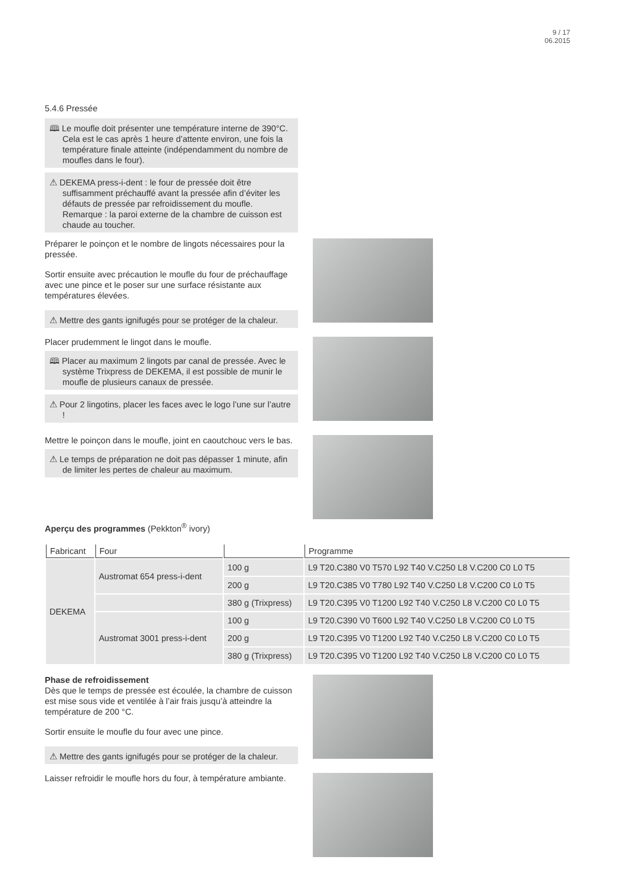9 / 17
06.2015
5.4.6 Pressée
🕮 Le moufle doit présenter une température interne de 390°C. Cela est le cas après 1 heure d’attente environ, une fois la température finale atteinte (indépendamment du nombre de moufles dans le four).
⚠ DEKEMA press-i-dent : le four de pressée doit être suffisamment préchauffé avant la pressée afin d’éviter les défauts de pressée par refroidissement du moufle. Remarque : la paroi externe de la chambre de cuisson est chaude au toucher.
Préparer le poinçon et le nombre de lingots nécessaires pour la pressée.
Sortir ensuite avec précaution le moufle du four de préchauffage avec une pince et le poser sur une surface résistante aux températures élevées.
⚠ Mettre des gants ignifugés pour se protéger de la chaleur.
Placer prudemment le lingot dans le moufle.
🕮 Placer au maximum 2 lingots par canal de pressée. Avec le système Trixpress de DEKEMA, il est possible de munir le moufle de plusieurs canaux de pressée.
⚠ Pour 2 lingotins, placer les faces avec le logo l’une sur l’autre !
Mettre le poinçon dans le moufle, joint en caoutchouc vers le bas.
⚠ Le temps de préparation ne doit pas dépasser 1 minute, afin de limiter les pertes de chaleur au maximum.
Aperçu des programmes (Pekkton<sup>®</sup> ivory)
| Fabricant | Four | | Programme |
| --- | --- | --- | --- |
| DEKEMA | Austromat 654 press-i-dent | 100 g | L9 T20.C380 V0 T570 L92 T40 V.C250 L8 V.C200 C0 L0 T5 |
| | | 200 g | L9 T20.C385 V0 T780 L92 T40 V.C250 L8 V.C200 C0 L0 T5 |
| | | 380 g (Trixpress) | L9 T20.C395 V0 T1200 L92 T40 V.C250 L8 V.C200 C0 L0 T5 |
| | Austromat 3001 press-i-dent | 100 g | L9 T20.C390 V0 T600 L92 T40 V.C250 L8 V.C200 C0 L0 T5 |
| | | 200 g | L9 T20.C395 V0 T1200 L92 T40 V.C250 L8 V.C200 C0 L0 T5 |
| | | 380 g (Trixpress) | L9 T20.C395 V0 T1200 L92 T40 V.C250 L8 V.C200 C0 L0 T5 |
Phase de refroidissement
Dès que le temps de pressée est écoulée, la chambre de cuisson est mise sous vide et ventilée à l’air frais jusqu’à atteindre la température de 200 °C.
Sortir ensuite le moufle du four avec une pince.
⚠ Mettre des gants ignifugés pour se protéger de la chaleur.
Laisser refroidir le moufle hors du four, à température ambiante.